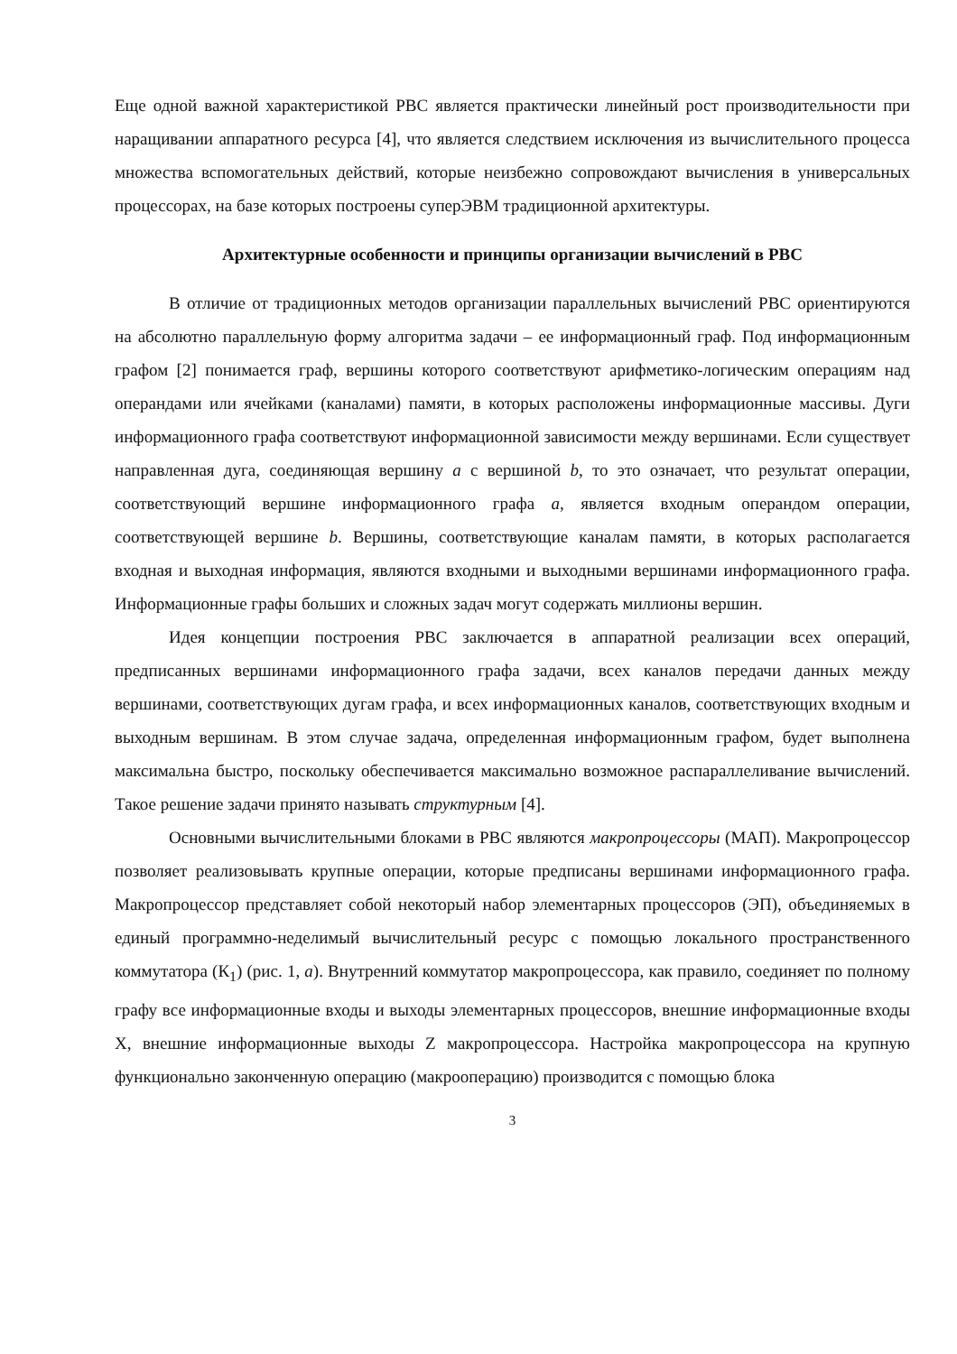Еще одной важной характеристикой РВС является практически линейный рост производительности при наращивании аппаратного ресурса [4], что является следствием исключения из вычислительного процесса множества вспомогательных действий, которые неизбежно сопровождают вычисления в универсальных процессорах, на базе которых построены суперЭВМ традиционной архитектуры.
Архитектурные особенности и принципы организации вычислений в РВС
В отличие от традиционных методов организации параллельных вычислений РВС ориентируются на абсолютно параллельную форму алгоритма задачи – ее информационный граф. Под информационным графом [2] понимается граф, вершины которого соответствуют арифметико-логическим операциям над операндами или ячейками (каналами) памяти, в которых расположены информационные массивы. Дуги информационного графа соответствуют информационной зависимости между вершинами. Если существует направленная дуга, соединяющая вершину a с вершиной b, то это означает, что результат операции, соответствующий вершине информационного графа a, является входным операндом операции, соответствующей вершине b. Вершины, соответствующие каналам памяти, в которых располагается входная и выходная информация, являются входными и выходными вершинами информационного графа. Информационные графы больших и сложных задач могут содержать миллионы вершин.
Идея концепции построения РВС заключается в аппаратной реализации всех операций, предписанных вершинами информационного графа задачи, всех каналов передачи данных между вершинами, соответствующих дугам графа, и всех информационных каналов, соответствующих входным и выходным вершинам. В этом случае задача, определенная информационным графом, будет выполнена максимальна быстро, поскольку обеспечивается максимально возможное распараллеливание вычислений. Такое решение задачи принято называть структурным [4].
Основными вычислительными блоками в РВС являются макропроцессоры (МАП). Макропроцессор позволяет реализовывать крупные операции, которые предписаны вершинами информационного графа. Макропроцессор представляет собой некоторый набор элементарных процессоров (ЭП), объединяемых в единый программно-неделимый вычислительный ресурс с помощью локального пространственного коммутатора (К<sub>1</sub>) (рис. 1, а). Внутренний коммутатор макропроцессора, как правило, соединяет по полному графу все информационные входы и выходы элементарных процессоров, внешние информационные входы X, внешние информационные выходы Z макропроцессора. Настройка макропроцессора на крупную функционально законченную операцию (макрооперацию) производится с помощью блока
3